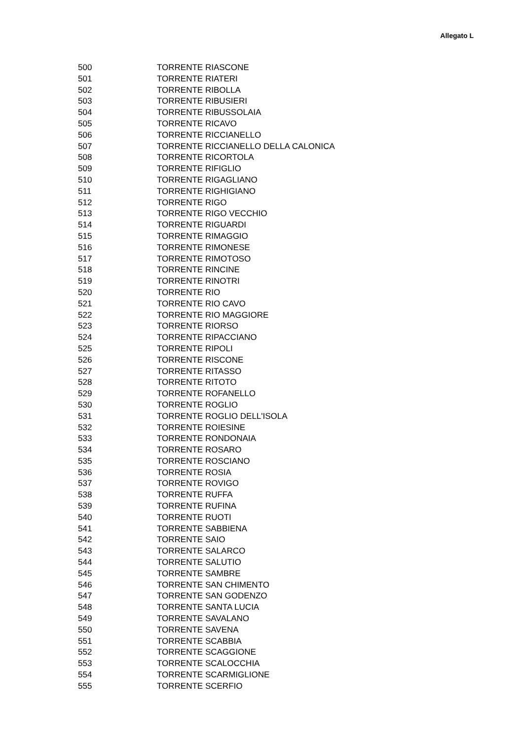Allegato L
| 500 | TORRENTE RIASCONE |
| 501 | TORRENTE RIATERI |
| 502 | TORRENTE RIBOLLA |
| 503 | TORRENTE RIBUSIERI |
| 504 | TORRENTE RIBUSSOLAIA |
| 505 | TORRENTE RICAVO |
| 506 | TORRENTE RICCIANELLO |
| 507 | TORRENTE RICCIANELLO DELLA CALONICA |
| 508 | TORRENTE RICORTOLA |
| 509 | TORRENTE RIFIGLIO |
| 510 | TORRENTE RIGAGLIANO |
| 511 | TORRENTE RIGHIGIANO |
| 512 | TORRENTE RIGO |
| 513 | TORRENTE RIGO VECCHIO |
| 514 | TORRENTE RIGUARDI |
| 515 | TORRENTE RIMAGGIO |
| 516 | TORRENTE RIMONESE |
| 517 | TORRENTE RIMOTOSO |
| 518 | TORRENTE RINCINE |
| 519 | TORRENTE RINOTRI |
| 520 | TORRENTE RIO |
| 521 | TORRENTE RIO CAVO |
| 522 | TORRENTE RIO MAGGIORE |
| 523 | TORRENTE RIORSO |
| 524 | TORRENTE RIPACCIANO |
| 525 | TORRENTE RIPOLI |
| 526 | TORRENTE RISCONE |
| 527 | TORRENTE RITASSO |
| 528 | TORRENTE RITOTO |
| 529 | TORRENTE ROFANELLO |
| 530 | TORRENTE ROGLIO |
| 531 | TORRENTE ROGLIO DELL'ISOLA |
| 532 | TORRENTE ROIESINE |
| 533 | TORRENTE RONDONAIA |
| 534 | TORRENTE ROSARO |
| 535 | TORRENTE ROSCIANO |
| 536 | TORRENTE ROSIA |
| 537 | TORRENTE ROVIGO |
| 538 | TORRENTE RUFFA |
| 539 | TORRENTE RUFINA |
| 540 | TORRENTE RUOTI |
| 541 | TORRENTE SABBIENA |
| 542 | TORRENTE SAIO |
| 543 | TORRENTE SALARCO |
| 544 | TORRENTE SALUTIO |
| 545 | TORRENTE SAMBRE |
| 546 | TORRENTE SAN CHIMENTO |
| 547 | TORRENTE SAN GODENZO |
| 548 | TORRENTE SANTA LUCIA |
| 549 | TORRENTE SAVALANO |
| 550 | TORRENTE SAVENA |
| 551 | TORRENTE SCABBIA |
| 552 | TORRENTE SCAGGIONE |
| 553 | TORRENTE SCALOCCHIA |
| 554 | TORRENTE SCARMIGLIONE |
| 555 | TORRENTE SCERFIO |